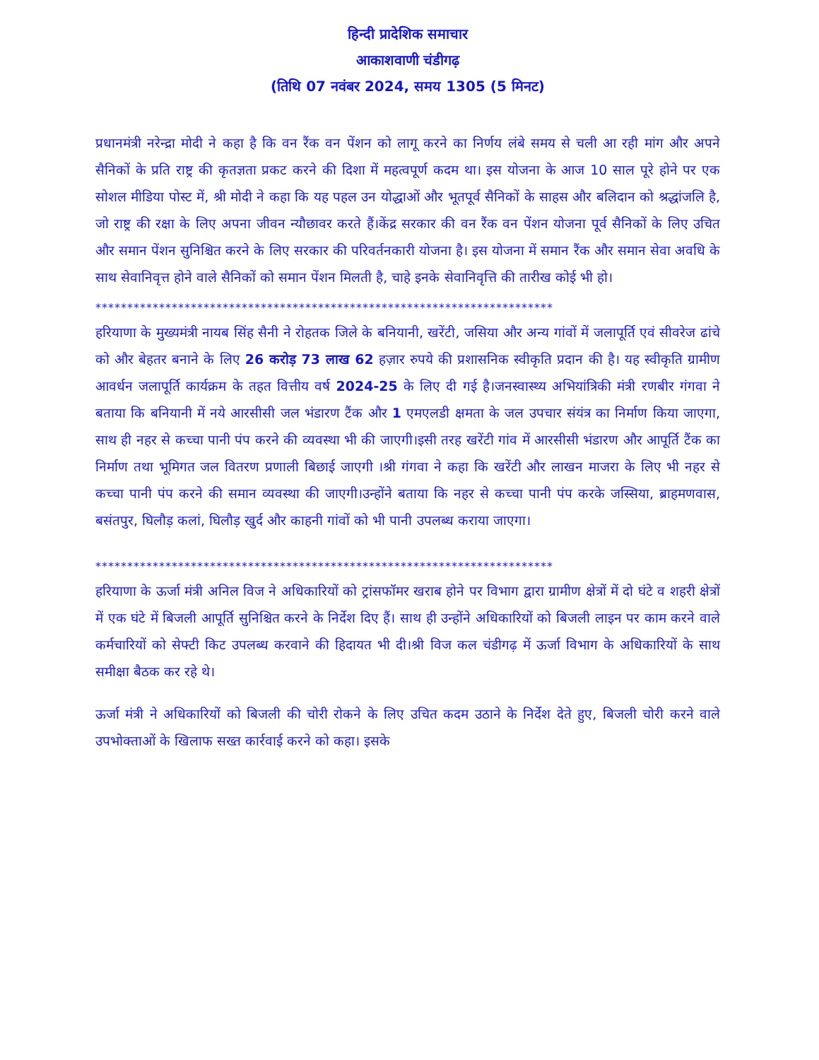हिन्दी प्रादेशिक समाचार
आकाशवाणी चंडीगढ़
(तिथि 07 नवंबर 2024, समय 1305 (5 मिनट)
प्रधानमंत्री नरेन्द्रा मोदी ने कहा है कि वन रैंक वन पेंशन को लागू करने का निर्णय लंबे समय से चली आ रही मांग और अपने सैनिकों के प्रति राष्ट्र की कृतज्ञता प्रकट करने की दिशा में महत्वपूर्ण कदम था। इस योजना के आज 10 साल पूरे होने पर एक सोशल मीडिया पोस्ट में, श्री मोदी ने कहा कि यह पहल उन योद्धाओं और भूतपूर्व सैनिकों के साहस और बलिदान को श्रद्धांजलि है, जो राष्ट्र की रक्षा के लिए अपना जीवन न्यौछावर करते हैं।केंद्र सरकार की वन रैंक वन पेंशन योजना पूर्व सैनिकों के लिए उचित और समान पेंशन सुनिश्चित करने के लिए सरकार की परिवर्तनकारी योजना है। इस योजना में समान रैंक और समान सेवा अवधि के साथ सेवानिवृत्त होने वाले सैनिकों को समान पेंशन मिलती है, चाहे इनके सेवानिवृत्ति की तारीख कोई भी हो।
************************************************************************
हरियाणा के मुख्यमंत्री नायब सिंह सैनी ने रोहतक जिले के बनियानी, खरेंटी, जसिया और अन्य गांवों में जलापूर्ति एवं सीवरेज ढांचे को और बेहतर बनाने के लिए 26 करोड़ 73 लाख 62 हज़ार रुपये की प्रशासनिक स्वीकृति प्रदान की है। यह स्वीकृति ग्रामीण आवर्धन जलापूर्ति कार्यक्रम के तहत वित्तीय वर्ष 2024-25 के लिए दी गई है।जनस्वास्थ्य अभियांत्रिकी मंत्री रणबीर गंगवा ने बताया कि बनियानी में नये आरसीसी जल भंडारण टैंक और 1 एमएलडी क्षमता के जल उपचार संयंत्र का निर्माण किया जाएगा, साथ ही नहर से कच्चा पानी पंप करने की व्यवस्था भी की जाएगी।इसी तरह खरेंटी गांव में आरसीसी भंडारण और आपूर्ति टैंक का निर्माण तथा भूमिगत जल वितरण प्रणाली बिछाई जाएगी ।श्री गंगवा ने कहा कि खरेंटी और लाखन माजरा के लिए भी नहर से कच्चा पानी पंप करने की समान व्यवस्था की जाएगी।उन्होंने बताया कि नहर से कच्चा पानी पंप करके जस्सिया, ब्राहमणवास, बसंतपुर, घिलौड़ कलां, घिलौड़ खुर्द और काहनी गांवों को भी पानी उपलब्ध कराया जाएगा।
************************************************************************
हरियाणा के ऊर्जा मंत्री अनिल विज ने अधिकारियों को ट्रांसफॉमर खराब होने पर विभाग द्वारा ग्रामीण क्षेत्रों में दो घंटे व शहरी क्षेत्रों में एक घंटे में बिजली आपूर्ति सुनिश्चित करने के निर्देश दिए हैं। साथ ही उन्होंने अधिकारियों को बिजली लाइन पर काम करने वाले कर्मचारियों को सेफ्टी किट उपलब्ध करवाने की हिदायत भी दी।श्री विज कल चंडीगढ़ में ऊर्जा विभाग के अधिकारियों के साथ समीक्षा बैठक कर रहे थे।
ऊर्जा मंत्री ने अधिकारियों को बिजली की चोरी रोकने के लिए उचित कदम उठाने के निर्देश देते हुए, बिजली चोरी करने वाले उपभोक्ताओं के खिलाफ सख्त कार्रवाई करने को कहा। इसके